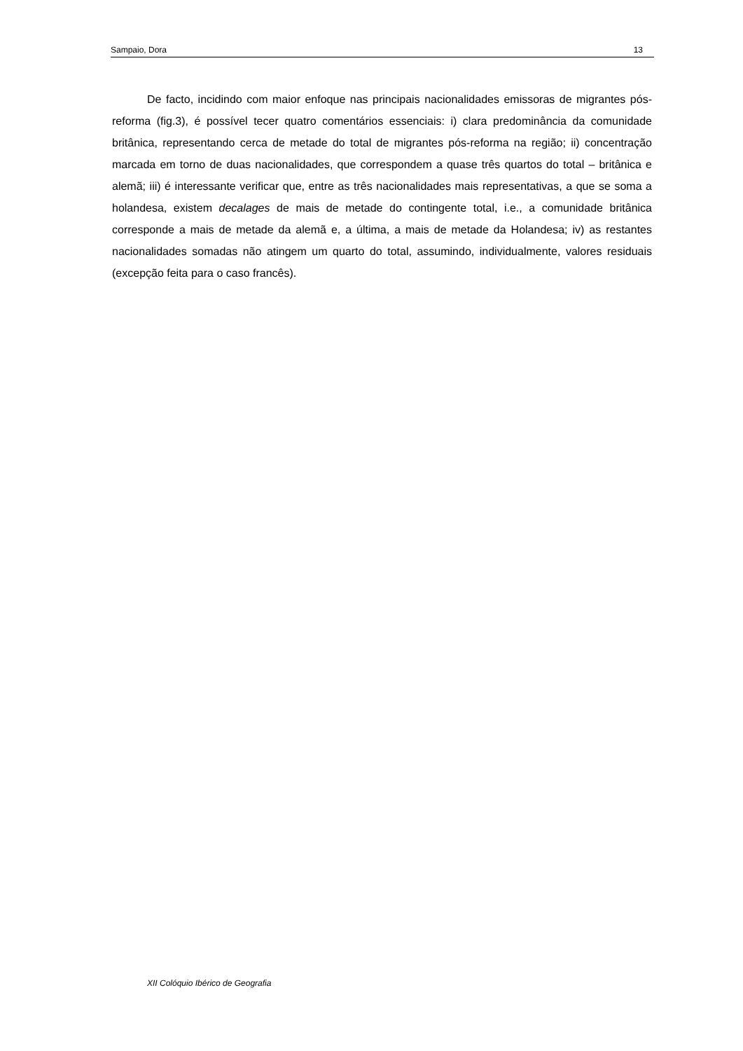Sampaio, Dora 13
De facto, incidindo com maior enfoque nas principais nacionalidades emissoras de migrantes pós-reforma (fig.3), é possível tecer quatro comentários essenciais: i) clara predominância da comunidade britânica, representando cerca de metade do total de migrantes pós-reforma na região; ii) concentração marcada em torno de duas nacionalidades, que correspondem a quase três quartos do total – britânica e alemã; iii) é interessante verificar que, entre as três nacionalidades mais representativas, a que se soma a holandesa, existem decalages de mais de metade do contingente total, i.e., a comunidade britânica corresponde a mais de metade da alemã e, a última, a mais de metade da Holandesa; iv) as restantes nacionalidades somadas não atingem um quarto do total, assumindo, individualmente, valores residuais (excepção feita para o caso francês).
XII Colóquio Ibérico de Geografia